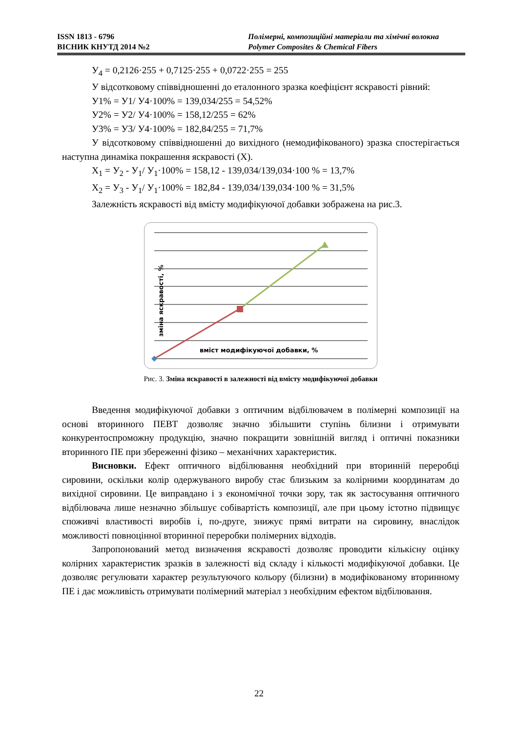ISSN 1813 - 6796
ВІСНИК КНУТД 2014 №2
Полімерні, композиційні матеріали та хімічні волокна
Polymer Composites & Chemical Fibers
У<sub>4</sub> = 0,2126·255 + 0,7125·255 + 0,0722·255 = 255
У відсотковому співвідношенні до еталонного зразка коефіцієнт яскравості рівний:
У1% = У1/ У4·100% = 139,034/255 = 54,52%
У2% = У2/ У4·100% = 158,12/255 = 62%
У3% = У3/ У4·100% = 182,84/255 = 71,7%
У відсотковому співвідношенні до вихідного (немодифікованого) зразка спостерігається наступна динаміка покрашення яскравості (Х).
Х<sub>1</sub> = У<sub>2</sub> - У<sub>1</sub>/ У<sub>1</sub>·100% = 158,12 - 139,034/139,034·100 % = 13,7%
Х<sub>2</sub> = У<sub>3</sub> - У<sub>1</sub>/ У<sub>1</sub>·100% = 182,84 - 139,034/139,034·100 % = 31,5%
Залежність яскравості від вмісту модифікуючої добавки зображена на рис.3.
зміна яскравості, %
вміст модифікуючої добавки, %
Рис. 3. Зміна яскравості в залежності від вмісту модифікуючої добавки
Введення модифікуючої добавки з оптичним відбілювачем в полімерні композиції на основі вторинного ПЕВТ дозволяє значно збільшити ступінь білизни і отримувати конкурентоспроможну продукцію, значно покращити зовнішній вигляд і оптичні показники вторинного ПЕ при збереженні фізико – механічних характеристик.
Висновки. Ефект оптичного відбілювання необхідний при вторинній переробці сировини, оскільки колір одержуваного виробу стає близьким за колірними координатам до вихідної сировини. Це виправдано і з економічної точки зору, так як застосування оптичного відбілювача лише незначно збільшує собівартість композиції, але при цьому істотно підвищує споживчі властивості виробів і, по-друге, знижує прямі витрати на сировину, внаслідок можливості повноцінної вторинної переробки полімерних відходів.
Запропонований метод визначення яскравості дозволяє проводити кількісну оцінку колірних характеристик зразків в залежності від складу і кількості модифікуючої добавки. Це дозволяє регулювати характер результуючого кольору (білизни) в модифікованому вторинному ПЕ і дає можливість отримувати полімерний матеріал з необхідним ефектом відбілювання.
22